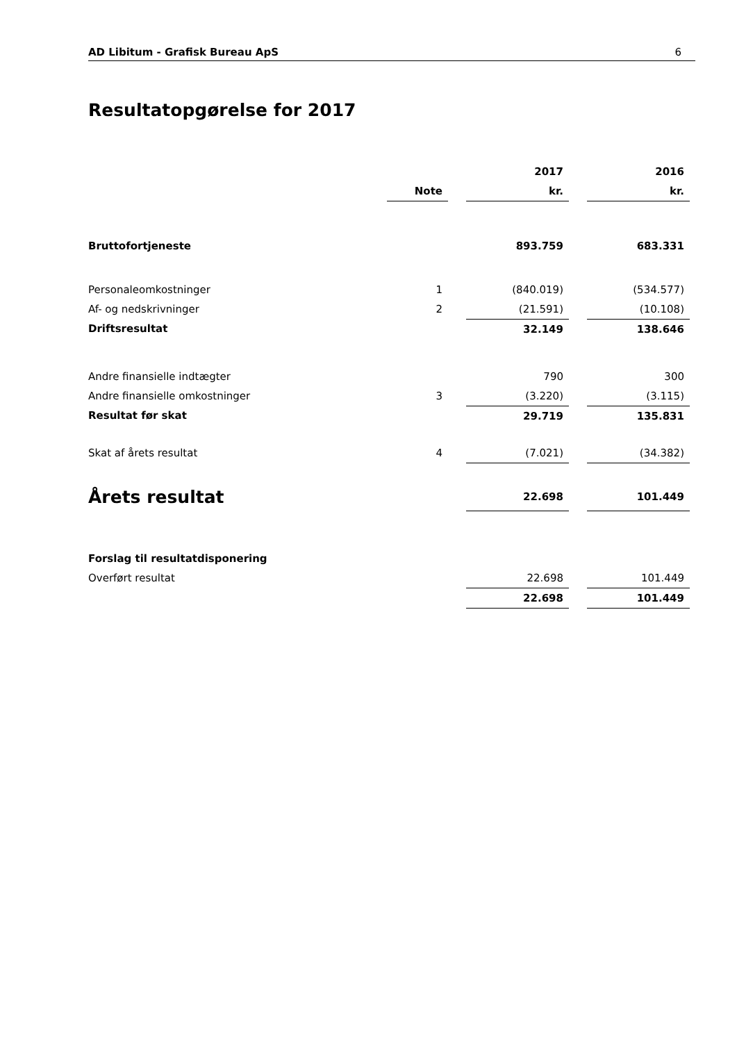AD Libitum - Grafisk Bureau ApS 6
Resultatopgørelse for 2017
| | | | 2017 | | 2016 |
| | Note | | kr. | | kr. |
| Bruttofortjeneste | | | 893.759 | | 683.331 |
| Personaleomkostninger | 1 | | (840.019) | | (534.577) |
| Af- og nedskrivninger | 2 | | (21.591) | | (10.108) |
| Driftsresultat | | | 32.149 | | 138.646 |
| Andre finansielle indtægter | | | 790 | | 300 |
| Andre finansielle omkostninger | 3 | | (3.220) | | (3.115) |
| Resultat før skat | | | 29.719 | | 135.831 |
| Skat af årets resultat | 4 | | (7.021) | | (34.382) |
| Årets resultat | | | 22.698 | | 101.449 |
| Forslag til resultatdisponering | | | | | |
| Overført resultat | | | 22.698 | | 101.449 |
| | | | 22.698 | | 101.449 |